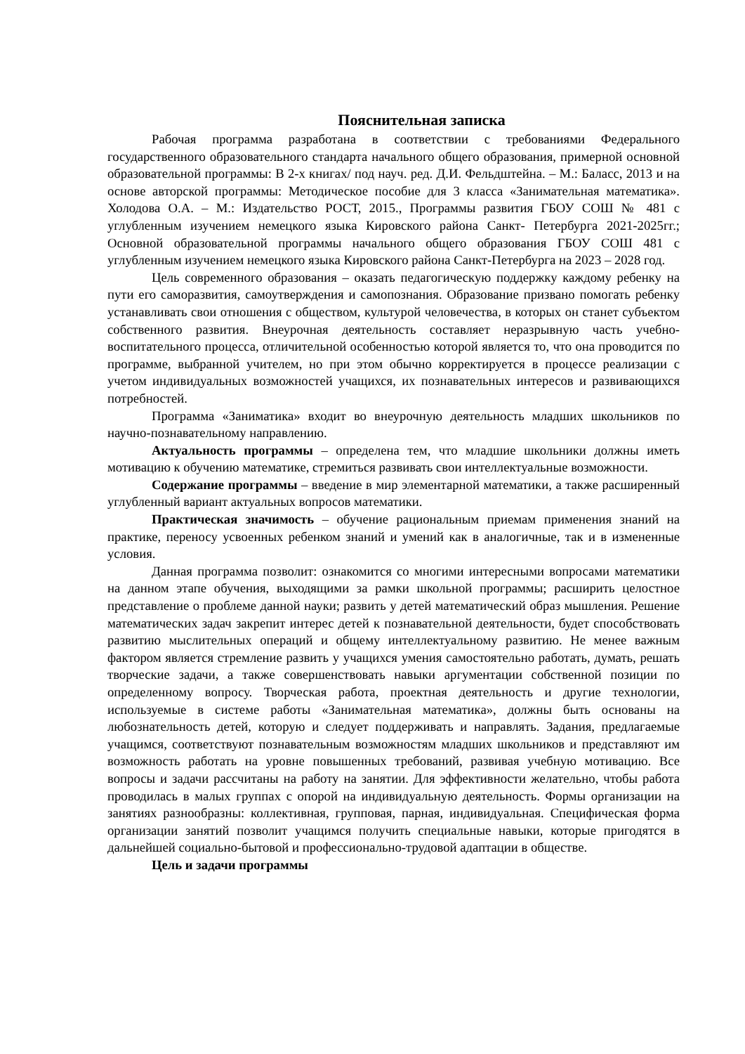Пояснительная записка
Рабочая программа разработана в соответствии с требованиями Федерального государственного образовательного стандарта начального общего образования, примерной основной образовательной программы: В 2-х книгах/ под науч. ред. Д.И. Фельдштейна. – М.: Баласс, 2013 и на основе авторской программы: Методическое пособие для 3 класса «Занимательная математика». Холодова О.А. – М.: Издательство РОСТ, 2015., Программы развития ГБОУ СОШ № 481 с углубленным изучением немецкого языка Кировского района Санкт- Петербурга 2021-2025гг.; Основной образовательной программы начального общего образования ГБОУ СОШ 481 с углубленным изучением немецкого языка Кировского района Санкт-Петербурга на 2023 – 2028 год.
Цель современного образования – оказать педагогическую поддержку каждому ребенку на пути его саморазвития, самоутверждения и самопознания. Образование призвано помогать ребенку устанавливать свои отношения с обществом, культурой человечества, в которых он станет субъектом собственного развития. Внеурочная деятельность составляет неразрывную часть учебно-воспитательного процесса, отличительной особенностью которой является то, что она проводится по программе, выбранной учителем, но при этом обычно корректируется в процессе реализации с учетом индивидуальных возможностей учащихся, их познавательных интересов и развивающихся потребностей.
Программа «Заниматика» входит во внеурочную деятельность младших школьников по научно-познавательному направлению.
Актуальность программы – определена тем, что младшие школьники должны иметь мотивацию к обучению математике, стремиться развивать свои интеллектуальные возможности.
Содержание программы – введение в мир элементарной математики, а также расширенный углубленный вариант актуальных вопросов математики.
Практическая значимость – обучение рациональным приемам применения знаний на практике, переносу усвоенных ребенком знаний и умений как в аналогичные, так и в измененные условия.
Данная программа позволит: ознакомится со многими интересными вопросами математики на данном этапе обучения, выходящими за рамки школьной программы; расширить целостное представление о проблеме данной науки; развить у детей математический образ мышления. Решение математических задач закрепит интерес детей к познавательной деятельности, будет способствовать развитию мыслительных операций и общему интеллектуальному развитию. Не менее важным фактором является стремление развить у учащихся умения самостоятельно работать, думать, решать творческие задачи, а также совершенствовать навыки аргументации собственной позиции по определенному вопросу. Творческая работа, проектная деятельность и другие технологии, используемые в системе работы «Занимательная математика», должны быть основаны на любознательность детей, которую и следует поддерживать и направлять. Задания, предлагаемые учащимся, соответствуют познавательным возможностям младших школьников и представляют им возможность работать на уровне повышенных требований, развивая учебную мотивацию. Все вопросы и задачи рассчитаны на работу на занятии. Для эффективности желательно, чтобы работа проводилась в малых группах с опорой на индивидуальную деятельность. Формы организации на занятиях разнообразны: коллективная, групповая, парная, индивидуальная. Специфическая форма организации занятий позволит учащимся получить специальные навыки, которые пригодятся в дальнейшей социально-бытовой и профессионально-трудовой адаптации в обществе.
Цель и задачи программы